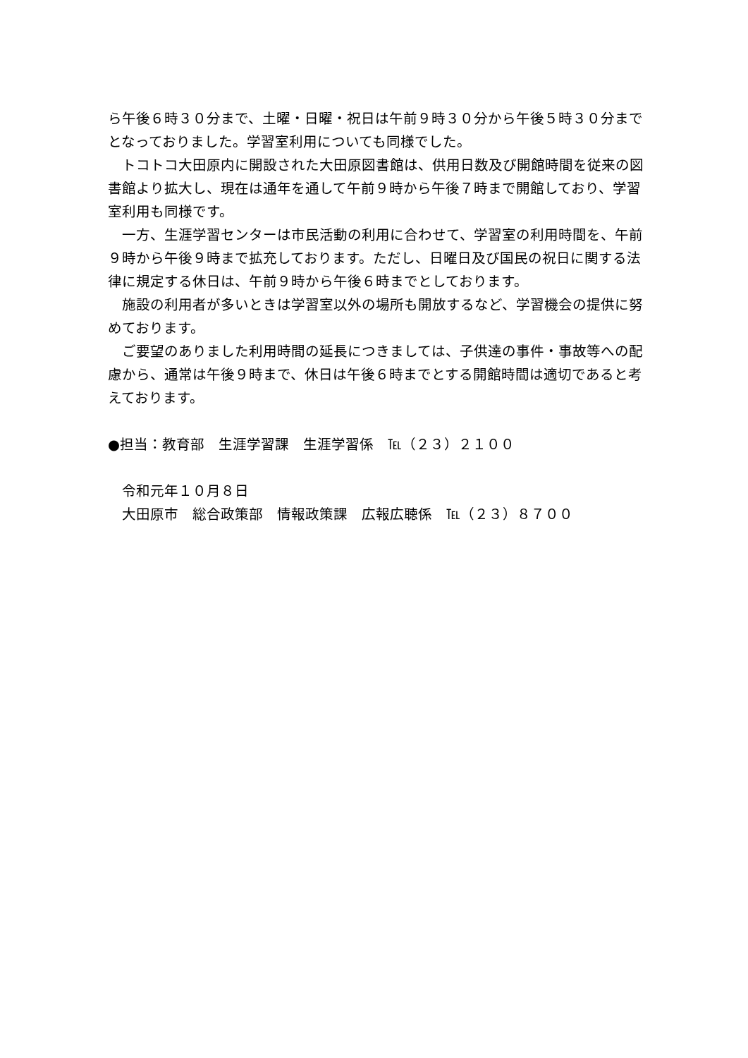ら午後６時３０分まで、土曜・日曜・祝日は午前９時３０分から午後５時３０分までとなっておりました。学習室利用についても同様でした。
　トコトコ大田原内に開設された大田原図書館は、供用日数及び開館時間を従来の図書館より拡大し、現在は通年を通して午前９時から午後７時まで開館しており、学習室利用も同様です。
　一方、生涯学習センターは市民活動の利用に合わせて、学習室の利用時間を、午前９時から午後９時まで拡充しております。ただし、日曜日及び国民の祝日に関する法律に規定する休日は、午前９時から午後６時までとしております。
　施設の利用者が多いときは学習室以外の場所も開放するなど、学習機会の提供に努めております。
　ご要望のありました利用時間の延長につきましては、子供達の事件・事故等への配慮から、通常は午後９時まで、休日は午後６時までとする開館時間は適切であると考えております。
●担当：教育部　生涯学習課　生涯学習係　℡（２３）２１００
　令和元年１０月８日
　大田原市　総合政策部　情報政策課　広報広聴係　℡（２３）８７００